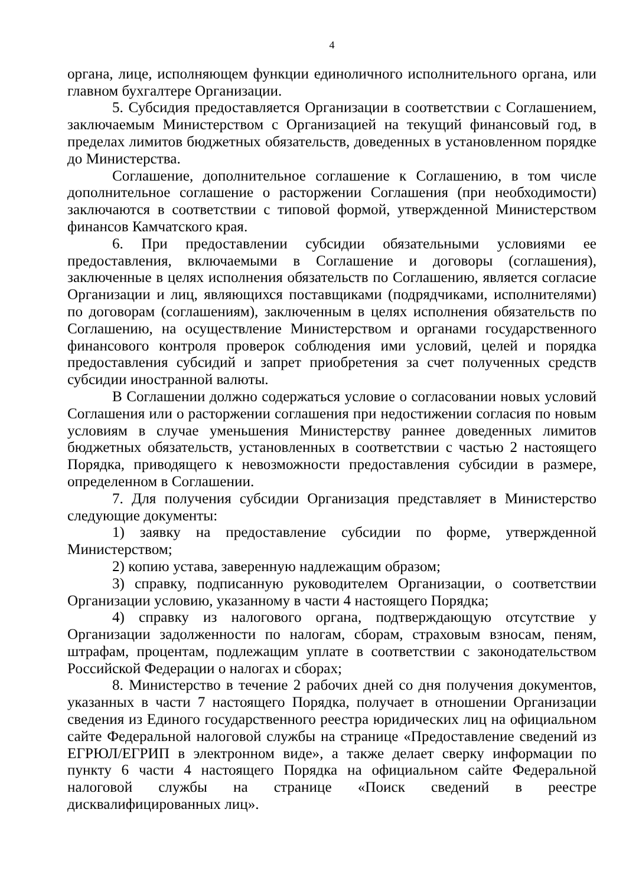4
органа, лице, исполняющем функции единоличного исполнительного органа, или главном бухгалтере Организации.
5. Субсидия предоставляется Организации в соответствии с Соглашением, заключаемым Министерством с Организацией на текущий финансовый год, в пределах лимитов бюджетных обязательств, доведенных в установленном порядке до Министерства.
Соглашение, дополнительное соглашение к Соглашению, в том числе дополнительное соглашение о расторжении Соглашения (при необходимости) заключаются в соответствии с типовой формой, утвержденной Министерством финансов Камчатского края.
6. При предоставлении субсидии обязательными условиями ее предоставления, включаемыми в Соглашение и договоры (соглашения), заключенные в целях исполнения обязательств по Соглашению, является согласие Организации и лиц, являющихся поставщиками (подрядчиками, исполнителями) по договорам (соглашениям), заключенным в целях исполнения обязательств по Соглашению, на осуществление Министерством и органами государственного финансового контроля проверок соблюдения ими условий, целей и порядка предоставления субсидий и запрет приобретения за счет полученных средств субсидии иностранной валюты.
В Соглашении должно содержаться условие о согласовании новых условий Соглашения или о расторжении соглашения при недостижении согласия по новым условиям в случае уменьшения Министерству раннее доведенных лимитов бюджетных обязательств, установленных в соответствии с частью 2 настоящего Порядка, приводящего к невозможности предоставления субсидии в размере, определенном в Соглашении.
7. Для получения субсидии Организация представляет в Министерство следующие документы:
1) заявку на предоставление субсидии по форме, утвержденной Министерством;
2) копию устава, заверенную надлежащим образом;
3) справку, подписанную руководителем Организации, о соответствии Организации условию, указанному в части 4 настоящего Порядка;
4) справку из налогового органа, подтверждающую отсутствие у Организации задолженности по налогам, сборам, страховым взносам, пеням, штрафам, процентам, подлежащим уплате в соответствии с законодательством Российской Федерации о налогах и сборах;
8. Министерство в течение 2 рабочих дней со дня получения документов, указанных в части 7 настоящего Порядка, получает в отношении Организации сведения из Единого государственного реестра юридических лиц на официальном сайте Федеральной налоговой службы на странице «Предоставление сведений из ЕГРЮЛ/ЕГРИП в электронном виде», а также делает сверку информации по пункту 6 части 4 настоящего Порядка на официальном сайте Федеральной налоговой службы на странице «Поиск сведений в реестре дисквалифицированных лиц».